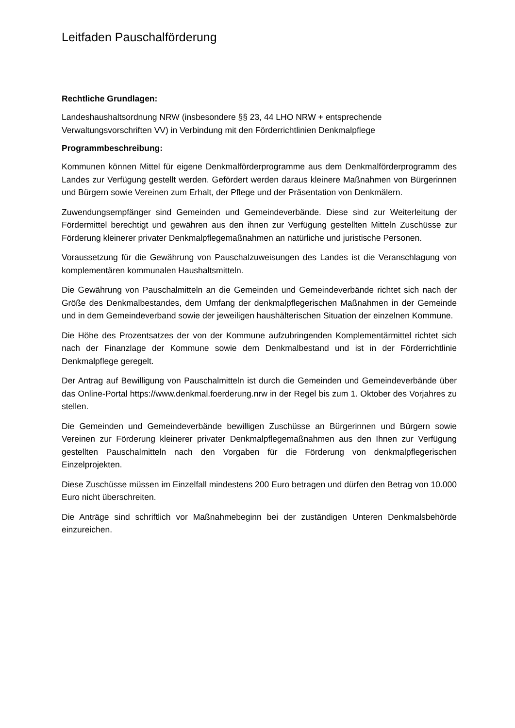Leitfaden Pauschalförderung
Rechtliche Grundlagen:
Landeshaushaltsordnung NRW (insbesondere §§ 23, 44 LHO NRW + entsprechende Verwaltungsvorschriften VV) in Verbindung mit den Förderrichtlinien Denkmalpflege
Programmbeschreibung:
Kommunen können Mittel für eigene Denkmalförderprogramme aus dem Denkmalförderprogramm des Landes zur Verfügung gestellt werden. Gefördert werden daraus kleinere Maßnahmen von Bürgerinnen und Bürgern sowie Vereinen zum Erhalt, der Pflege und der Präsentation von Denkmälern.
Zuwendungsempfänger sind Gemeinden und Gemeindeverbände. Diese sind zur Weiterleitung der Fördermittel berechtigt und gewähren aus den ihnen zur Verfügung gestellten Mitteln Zuschüsse zur Förderung kleinerer privater Denkmalpflegemaßnahmen an natürliche und juristische Personen.
Voraussetzung für die Gewährung von Pauschalzuweisungen des Landes ist die Veranschlagung von komplementären kommunalen Haushaltsmitteln.
Die Gewährung von Pauschalmitteln an die Gemeinden und Gemeindeverbände richtet sich nach der Größe des Denkmalbestandes, dem Umfang der denkmalpflegerischen Maßnahmen in der Gemeinde und in dem Gemeindeverband sowie der jeweiligen haushälterischen Situation der einzelnen Kommune.
Die Höhe des Prozentsatzes der von der Kommune aufzubringenden Komplementärmittel richtet sich nach der Finanzlage der Kommune sowie dem Denkmalbestand und ist in der Förderrichtlinie Denkmalpflege geregelt.
Der Antrag auf Bewilligung von Pauschalmitteln ist durch die Gemeinden und Gemeindeverbände über das Online-Portal https://www.denkmal.foerderung.nrw in der Regel bis zum 1. Oktober des Vorjahres zu stellen.
Die Gemeinden und Gemeindeverbände bewilligen Zuschüsse an Bürgerinnen und Bürgern sowie Vereinen zur Förderung kleinerer privater Denkmalpflegemaßnahmen aus den Ihnen zur Verfügung gestellten Pauschalmitteln nach den Vorgaben für die Förderung von denkmalpflegerischen Einzelprojekten.
Diese Zuschüsse müssen im Einzelfall mindestens 200 Euro betragen und dürfen den Betrag von 10.000 Euro nicht überschreiten.
Die Anträge sind schriftlich vor Maßnahmebeginn bei der zuständigen Unteren Denkmalsbehörde einzureichen.